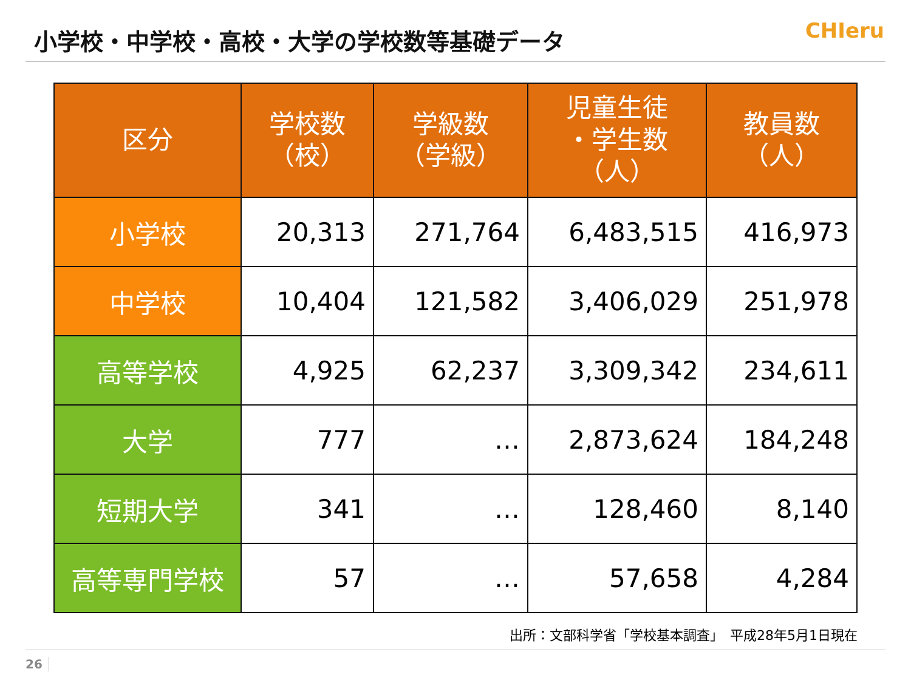小学校・中学校・高校・大学の学校数等基礎データ
CHIeru
| 区分 | 学校数 （校） | 学級数 （学級） | 児童生徒 ・学生数 （人） | 教員数 （人） |
| --- | --- | --- | --- | --- |
| 小学校 | 20,313 | 271,764 | 6,483,515 | 416,973 |
| 中学校 | 10,404 | 121,582 | 3,406,029 | 251,978 |
| 高等学校 | 4,925 | 62,237 | 3,309,342 | 234,611 |
| 大学 | 777 | … | 2,873,624 | 184,248 |
| 短期大学 | 341 | … | 128,460 | 8,140 |
| 高等専門学校 | 57 | … | 57,658 | 4,284 |
出所：文部科学省「学校基本調査」　平成28年5月1日現在
26